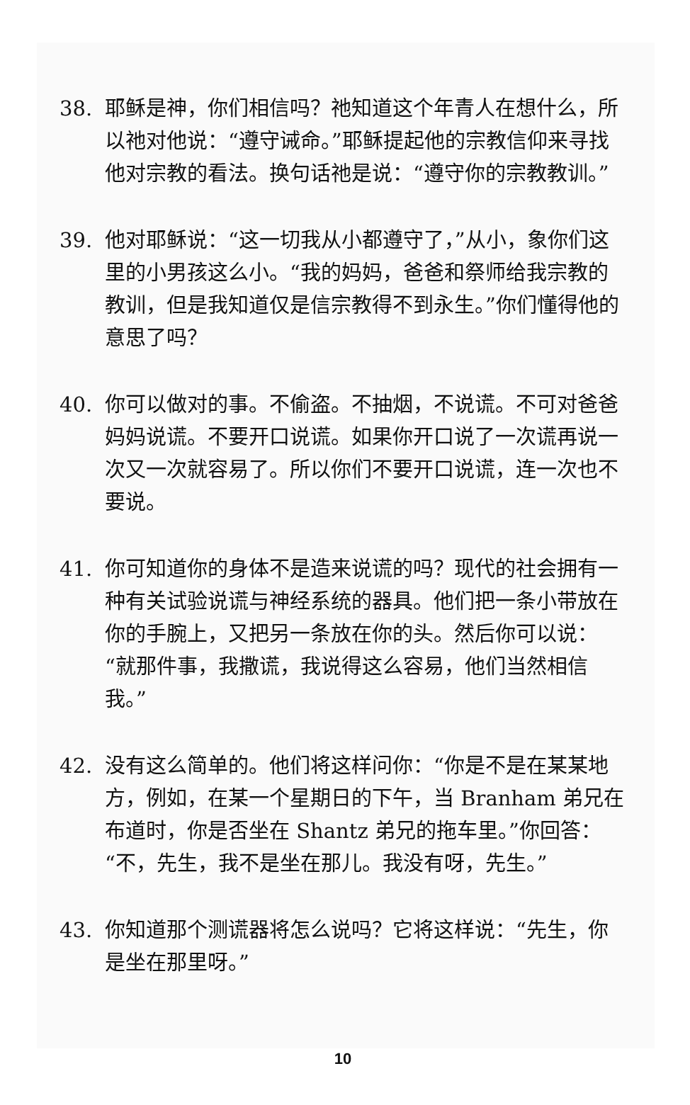38. 耶稣是神，你们相信吗？祂知道这个年青人在想什么，所以祂对他说：“遵守诫命。”耶稣提起他的宗教信仰来寻找他对宗教的看法。换句话祂是说：“遵守你的宗教教训。”
39. 他对耶稣说：“这一切我从小都遵守了，”从小，象你们这里的小男孩这么小。“我的妈妈，爸爸和祭师给我宗教的教训，但是我知道仅是信宗教得不到永生。”你们懂得他的意思了吗？
40. 你可以做对的事。不偷盗。不抽烟，不说谎。不可对爸爸妈妈说谎。不要开口说谎。如果你开口说了一次谎再说一次又一次就容易了。所以你们不要开口说谎，连一次也不要说。
41. 你可知道你的身体不是造来说谎的吗？现代的社会拥有一种有关试验说谎与神经系统的器具。他们把一条小带放在你的手腕上，又把另一条放在你的头。然后你可以说：“就那件事，我撒谎，我说得这么容易，他们当然相信我。”
42. 没有这么简单的。他们将这样问你：“你是不是在某某地方，例如，在某一个星期日的下午，当 Branham 弟兄在布道时，你是否坐在 Shantz 弟兄的拖车里。”你回答：“不，先生，我不是坐在那儿。我没有呀，先生。”
43. 你知道那个测谎器将怎么说吗？它将这样说：“先生，你是坐在那里呀。”
10